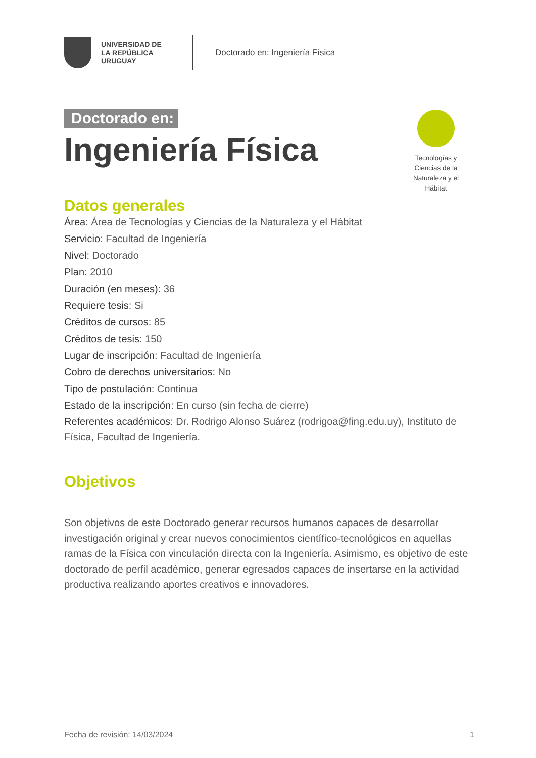UNIVERSIDAD DE LA REPÚBLICA URUGUAY
Doctorado en: Ingeniería Física
Doctorado en:
Ingeniería Física
Tecnologías y Ciencias de la Naturaleza y el Hábitat
Datos generales
Área: Área de Tecnologías y Ciencias de la Naturaleza y el Hábitat
Servicio: Facultad de Ingeniería
Nivel: Doctorado
Plan: 2010
Duración (en meses): 36
Requiere tesis: Si
Créditos de cursos: 85
Créditos de tesis: 150
Lugar de inscripción: Facultad de Ingeniería
Cobro de derechos universitarios: No
Tipo de postulación: Continua
Estado de la inscripción: En curso (sin fecha de cierre)
Referentes académicos: Dr. Rodrigo Alonso Suárez (rodrigoa@fing.edu.uy), Instituto de Física, Facultad de Ingeniería.
Objetivos
Son objetivos de este Doctorado generar recursos humanos capaces de desarrollar investigación original y crear nuevos conocimientos científico-tecnológicos en aquellas ramas de la Física con vinculación directa con la Ingeniería. Asimismo, es objetivo de este doctorado de perfil académico, generar egresados capaces de insertarse en la actividad productiva realizando aportes creativos e innovadores.
Fecha de revisión: 14/03/2024 1